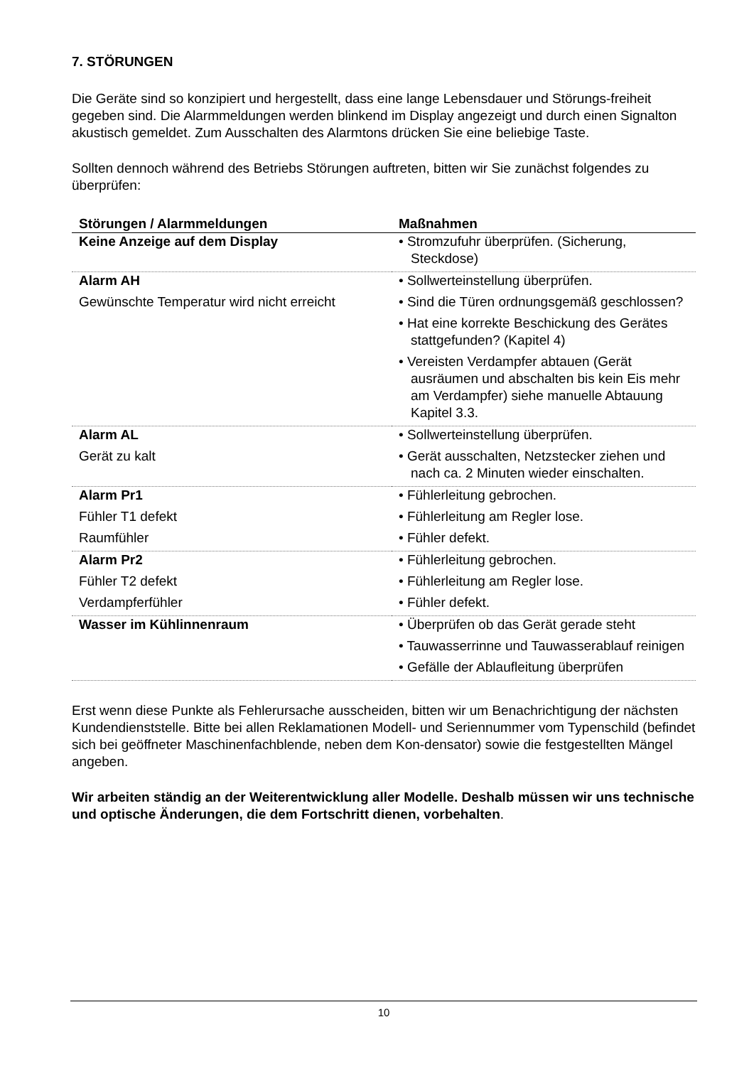7. STÖRUNGEN
Die Geräte sind so konzipiert und hergestellt, dass eine lange Lebensdauer und Störungs-freiheit gegeben sind. Die Alarmmeldungen werden blinkend im Display angezeigt und durch einen Signalton akustisch gemeldet. Zum Ausschalten des Alarmtons drücken Sie eine beliebige Taste.
Sollten dennoch während des Betriebs Störungen auftreten, bitten wir Sie zunächst folgendes zu überprüfen:
| Störungen / Alarmmeldungen | Maßnahmen |
| --- | --- |
| Keine Anzeige auf dem Display | • Stromzufuhr überprüfen. (Sicherung, Steckdose) |
| Alarm AH Gewünschte Temperatur wird nicht erreicht | • Sollwerteinstellung überprüfen. • Sind die Türen ordnungsgemäß geschlossen? • Hat eine korrekte Beschickung des Gerätes stattgefunden? (Kapitel 4) • Vereisten Verdampfer abtauen (Gerät ausräumen und abschalten bis kein Eis mehr am Verdampfer) siehe manuelle Abtauung Kapitel 3.3. |
| Alarm AL Gerät zu kalt | • Sollwerteinstellung überprüfen. • Gerät ausschalten, Netzstecker ziehen und nach ca. 2 Minuten wieder einschalten. |
| Alarm Pr1 Fühler T1 defekt Raumfühler | • Fühlerleitung gebrochen. • Fühlerleitung am Regler lose. • Fühler defekt. |
| Alarm Pr2 Fühler T2 defekt Verdampferfühler | • Fühlerleitung gebrochen. • Fühlerleitung am Regler lose. • Fühler defekt. |
| Wasser im Kühlinnenraum | • Überprüfen ob das Gerät gerade steht • Tauwasserrinne und Tauwasserablauf reinigen • Gefälle der Ablaufleitung überprüfen |
Erst wenn diese Punkte als Fehlerursache ausscheiden, bitten wir um Benachrichtigung der nächsten Kundendienststelle. Bitte bei allen Reklamationen Modell- und Seriennummer vom Typenschild (befindet sich bei geöffneter Maschinenfachblende, neben dem Kon-densator) sowie die festgestellten Mängel angeben.
Wir arbeiten ständig an der Weiterentwicklung aller Modelle. Deshalb müssen wir uns technische und optische Änderungen, die dem Fortschritt dienen, vorbehalten.
10